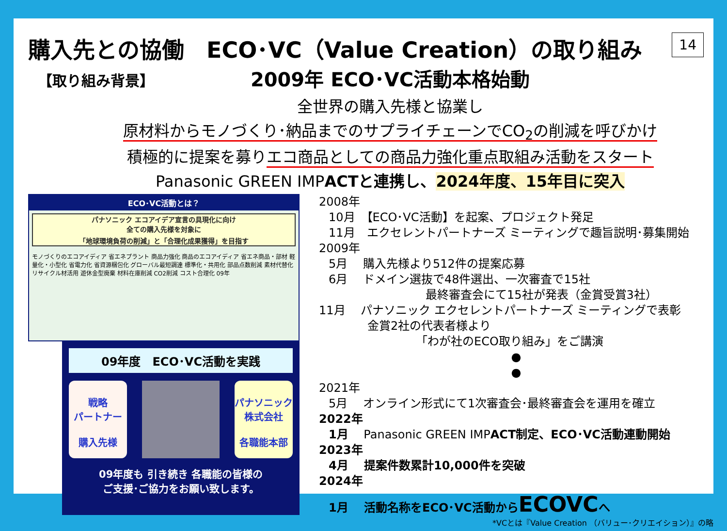購入先との協働　ECO･VC（Value Creation）の取り組み 14
【取り組み背景】
2009年 ECO･VC活動本格始動
全世界の購入先様と協業し
原材料からモノづくり･納品までのサプライチェーンでCO<sub>2</sub>の削減を呼びかけ
積極的に提案を募りエコ商品としての商品力強化重点取組み活動をスタート
Panasonic GREEN IMPACTと連携し、2024年度、15年目に突入
ECO･VC活動とは？
パナソニック エコアイデア宣言の具現化に向け
全ての購入先様を対象に
「地球環境負荷の削減」と「合理化成果獲得」を目指す
モノづくりのエコアイディア 省エネプラント 商品力強化 商品のエコアイディア 省エネ商品・部材 軽量化・小型化 省電力化 省資源梱包化 グローバル最短調達 標準化・共用化 部品点数削減 素材代替化 リサイクル材活用 遊休金型廃棄 材料在庫削減 CO2削減 コスト合理化 09年
09年度　ECO･VC活動を実践
戦略
パートナー
購入先様
パナソニック
株式会社
各職能本部
09年度も 引き続き 各職能の皆様の
ご支援･ご協力をお願い致します。
2008年
10月　【ECO･VC活動】を起案、プロジェクト発足
11月　エクセレントパートナーズ ミーティングで趣旨説明･募集開始
2009年
5月　 購入先様より512件の提案応募
6月　 ドメイン選抜で48件選出、一次審査で15社
最終審査会にて15社が発表（金賞受賞3社）
11月　 パナソニック エクセレントパートナーズ ミーティングで表彰
金賞2社の代表者様より
「わが社のECO取り組み」をご講演
●
●
2021年
5月　 オンライン形式にて1次審査会･最終審査会を運用を確立
2022年
1月　 Panasonic GREEN IMPACT制定、ECO･VC活動連動開始
2023年
4月　 提案件数累計10,000件を突破
2024年
1月　 活動名称をECO･VC活動からECOVCへ
*VCとは『Value Creation （バリュー･クリエイション）』の略